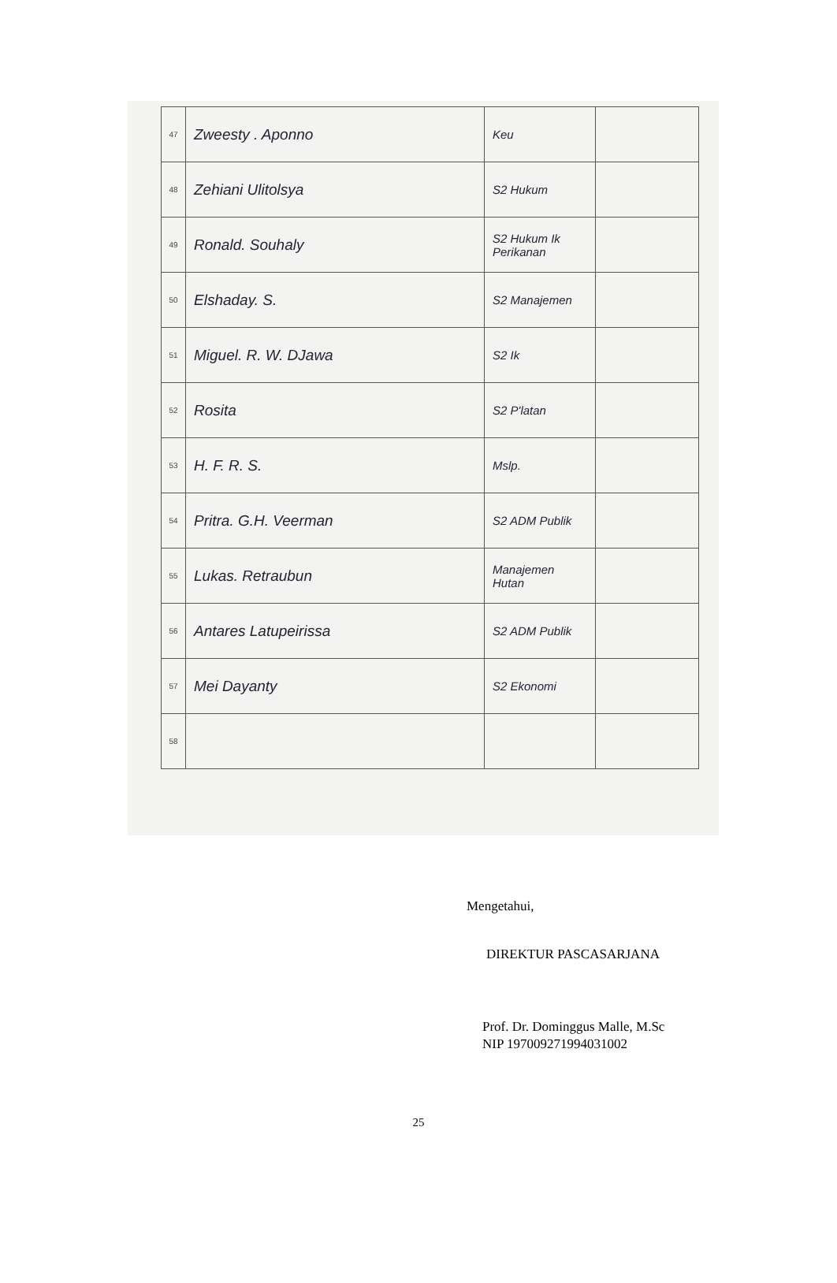| 47 | Zweesty . Aponno | Keu | |
| 48 | Zehiani Ulitolsya | S2 Hukum | |
| 49 | Ronald. Souhaly | S2 Hukum Ik Perikanan | |
| 50 | Elshaday. S. | S2 Manajemen | |
| 51 | Miguel. R. W. DJawa | S2 Ik | |
| 52 | Rosita | S2 P'latan | |
| 53 | H. F. R. S. | Mslp. | |
| 54 | Pritra. G.H. Veerman | S2 ADM Publik | |
| 55 | Lukas. Retraubun | Manajemen Hutan | |
| 56 | Antares Latupeirissa | S2 ADM Publik | |
| 57 | Mei Dayanty | S2 Ekonomi | |
| 58 | | | |
Mengetahui,
DIREKTUR PASCASARJANA
Prof. Dr. Dominggus Malle, M.Sc
NIP 197009271994031002
25